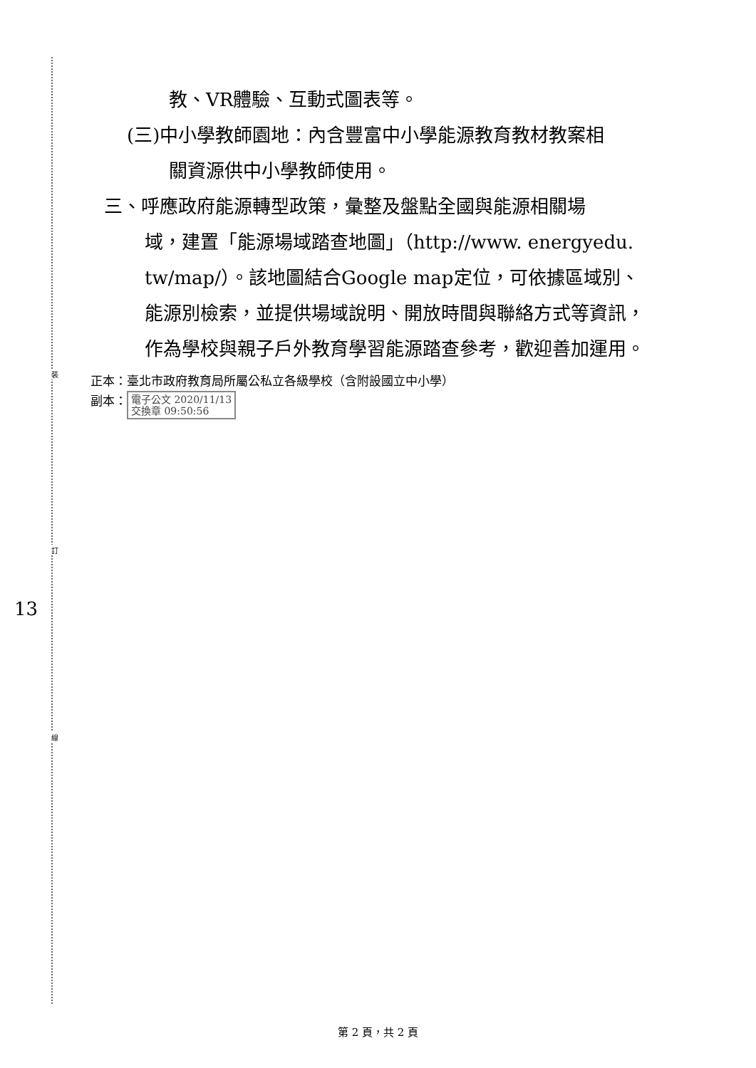裝
訂
線
13
教、VR體驗、互動式圖表等。
(三)中小學教師園地：內含豐富中小學能源教育教材教案相
關資源供中小學教師使用。
三、呼應政府能源轉型政策，彙整及盤點全國與能源相關場
域，建置「能源場域踏查地圖」（http://www. energyedu. tw/map/）。該地圖結合Google map定位，可依據區域別、能源別檢索，並提供場域說明、開放時間與聯絡方式等資訊，作為學校與親子戶外教育學習能源踏查參考，歡迎善加運用。
正本：臺北市政府教育局所屬公私立各級學校（含附設國立中小學）
副本： 電子公文 2020/11/13
交換章 09:50:56
第 2 頁，共 2 頁